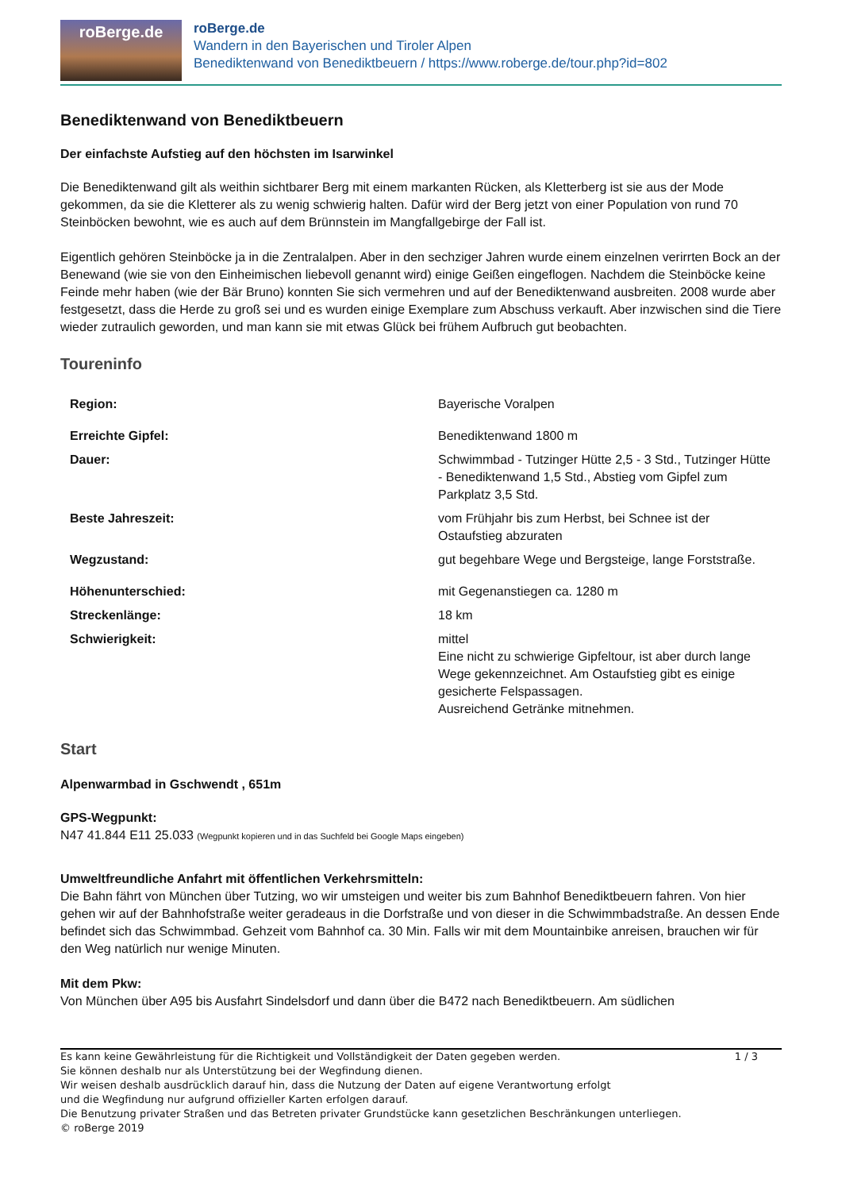roBerge.de
roBerge.de
Wandern in den Bayerischen und Tiroler Alpen
Benediktenwand von Benediktbeuern / https://www.roberge.de/tour.php?id=802
Benediktenwand von Benediktbeuern
Der einfachste Aufstieg auf den höchsten im Isarwinkel
Die Benediktenwand gilt als weithin sichtbarer Berg mit einem markanten Rücken, als Kletterberg ist sie aus der Mode gekommen, da sie die Kletterer als zu wenig schwierig halten. Dafür wird der Berg jetzt von einer Population von rund 70 Steinböcken bewohnt, wie es auch auf dem Brünnstein im Mangfallgebirge der Fall ist.
Eigentlich gehören Steinböcke ja in die Zentralalpen. Aber in den sechziger Jahren wurde einem einzelnen verirrten Bock an der Benewand (wie sie von den Einheimischen liebevoll genannt wird) einige Geißen eingeflogen. Nachdem die Steinböcke keine Feinde mehr haben (wie der Bär Bruno) konnten Sie sich vermehren und auf der Benediktenwand ausbreiten. 2008 wurde aber festgesetzt, dass die Herde zu groß sei und es wurden einige Exemplare zum Abschuss verkauft. Aber inzwischen sind die Tiere wieder zutraulich geworden, und man kann sie mit etwas Glück bei frühem Aufbruch gut beobachten.
Toureninfo
| Region: | Bayerische Voralpen |
| Erreichte Gipfel: | Benediktenwand 1800 m |
| Dauer: | Schwimmbad - Tutzinger Hütte 2,5 - 3 Std., Tutzinger Hütte - Benediktenwand 1,5 Std., Abstieg vom Gipfel zum Parkplatz 3,5 Std. |
| Beste Jahreszeit: | vom Frühjahr bis zum Herbst, bei Schnee ist der Ostaufstieg abzuraten |
| Wegzustand: | gut begehbare Wege und Bergsteige, lange Forststraße. |
| Höhenunterschied: | mit Gegenanstiegen ca. 1280 m |
| Streckenlänge: | 18 km |
| Schwierigkeit: | mittel Eine nicht zu schwierige Gipfeltour, ist aber durch lange Wege gekennzeichnet. Am Ostaufstieg gibt es einige gesicherte Felspassagen. Ausreichend Getränke mitnehmen. |
Start
Alpenwarmbad in Gschwendt , 651m
GPS-Wegpunkt:
N47 41.844 E11 25.033 (Wegpunkt kopieren und in das Suchfeld bei Google Maps eingeben)
Umweltfreundliche Anfahrt mit öffentlichen Verkehrsmitteln:
Die Bahn fährt von München über Tutzing, wo wir umsteigen und weiter bis zum Bahnhof Benediktbeuern fahren. Von hier gehen wir auf der Bahnhofstraße weiter geradeaus in die Dorfstraße und von dieser in die Schwimmbadstraße. An dessen Ende befindet sich das Schwimmbad. Gehzeit vom Bahnhof ca. 30 Min. Falls wir mit dem Mountainbike anreisen, brauchen wir für den Weg natürlich nur wenige Minuten.
Mit dem Pkw:
Von München über A95 bis Ausfahrt Sindelsdorf und dann über die B472 nach Benediktbeuern. Am südlichen
Es kann keine Gewährleistung für die Richtigkeit und Vollständigkeit der Daten gegeben werden.
Sie können deshalb nur als Unterstützung bei der Wegfindung dienen.
Wir weisen deshalb ausdrücklich darauf hin, dass die Nutzung der Daten auf eigene Verantwortung erfolgt
und die Wegfindung nur aufgrund offizieller Karten erfolgen darauf.
Die Benutzung privater Straßen und das Betreten privater Grundstücke kann gesetzlichen Beschränkungen unterliegen.
© roBerge 2019
1 / 3